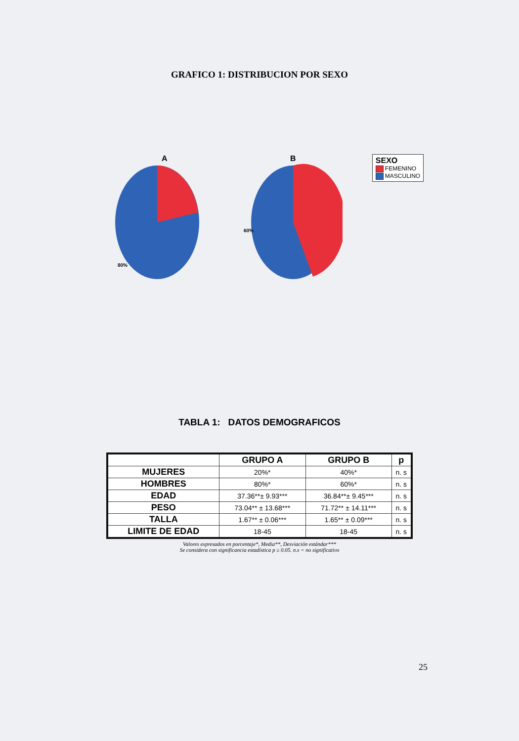GRAFICO 1: DISTRIBUCION POR SEXO
A
80%
B
60%
SEXO
FEMENINO
MASCULINO
TABLA 1: DATOS DEMOGRAFICOS
| | GRUPO A | GRUPO B | p |
| --- | --- | --- | --- |
| MUJERES | 20%* | 40%* | n. s |
| HOMBRES | 80%* | 60%* | n. s |
| EDAD | 37.36**± 9.93*** | 36.84**± 9.45*** | n. s |
| PESO | 73.04** ± 13.68*** | 71.72** ± 14.11*** | n. s |
| TALLA | 1.67** ± 0.06*** | 1.65** ± 0.09*** | n. s |
| LIMITE DE EDAD | 18-45 | 18-45 | n. s |
Valores expresados en porcentaje*, Media**, Desviación estándar***
Se considera con significancia estadística p ≥ 0.05. n.s = no significativo
25